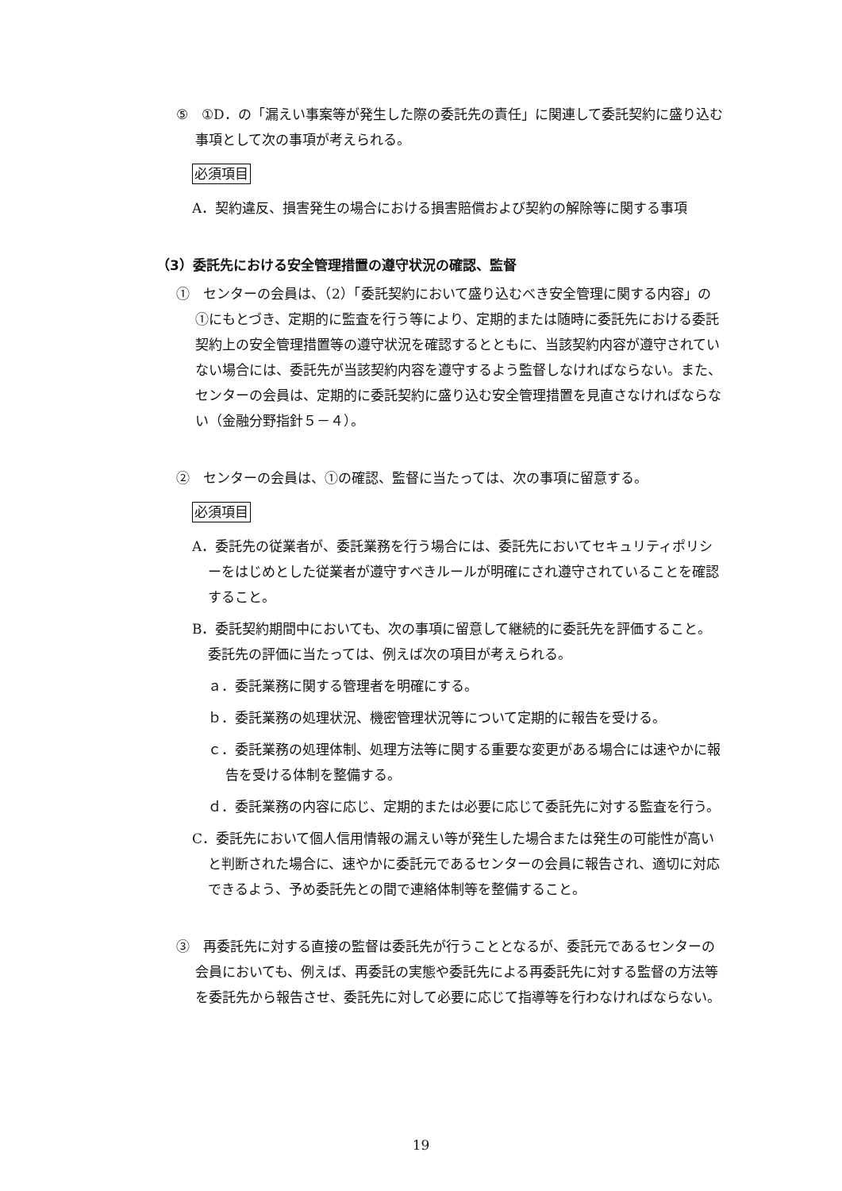⑤　①D．の「漏えい事案等が発生した際の委託先の責任」に関連して委託契約に盛り込む事項として次の事項が考えられる。
必須項目
A．契約違反、損害発生の場合における損害賠償および契約の解除等に関する事項
（3）委託先における安全管理措置の遵守状況の確認、監督
①　センターの会員は、（2）「委託契約において盛り込むべき安全管理に関する内容」の①にもとづき、定期的に監査を行う等により、定期的または随時に委託先における委託契約上の安全管理措置等の遵守状況を確認するとともに、当該契約内容が遵守されていない場合には、委託先が当該契約内容を遵守するよう監督しなければならない。また、センターの会員は、定期的に委託契約に盛り込む安全管理措置を見直さなければならない（金融分野指針５－４）。
②　センターの会員は、①の確認、監督に当たっては、次の事項に留意する。
必須項目
A．委託先の従業者が、委託業務を行う場合には、委託先においてセキュリティポリシーをはじめとした従業者が遵守すべきルールが明確にされ遵守されていることを確認すること。
B．委託契約期間中においても、次の事項に留意して継続的に委託先を評価すること。委託先の評価に当たっては、例えば次の項目が考えられる。
ａ．委託業務に関する管理者を明確にする。
ｂ．委託業務の処理状況、機密管理状況等について定期的に報告を受ける。
ｃ．委託業務の処理体制、処理方法等に関する重要な変更がある場合には速やかに報告を受ける体制を整備する。
ｄ．委託業務の内容に応じ、定期的または必要に応じて委託先に対する監査を行う。
C．委託先において個人信用情報の漏えい等が発生した場合または発生の可能性が高いと判断された場合に、速やかに委託元であるセンターの会員に報告され、適切に対応できるよう、予め委託先との間で連絡体制等を整備すること。
③　再委託先に対する直接の監督は委託先が行うこととなるが、委託元であるセンターの会員においても、例えば、再委託の実態や委託先による再委託先に対する監督の方法等を委託先から報告させ、委託先に対して必要に応じて指導等を行わなければならない。
19